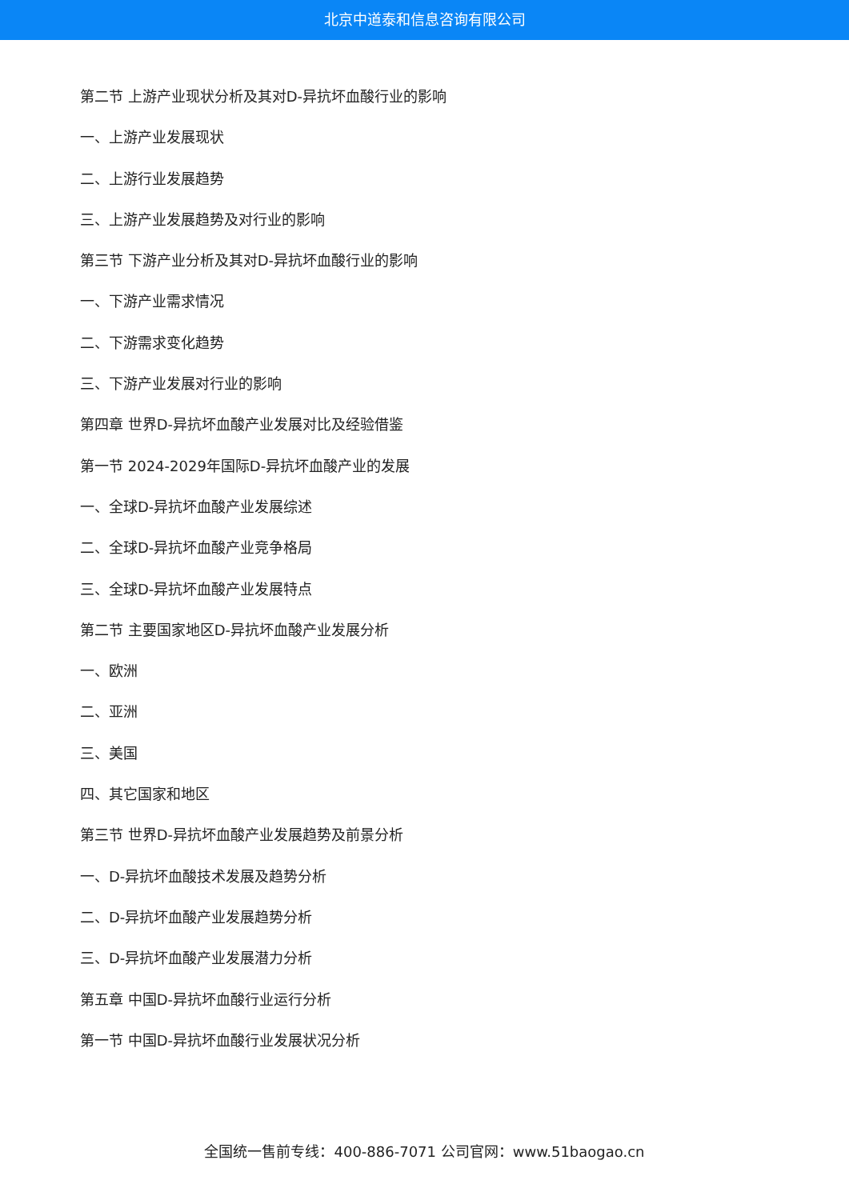北京中道泰和信息咨询有限公司
第二节 上游产业现状分析及其对D-异抗坏血酸行业的影响
一、上游产业发展现状
二、上游行业发展趋势
三、上游产业发展趋势及对行业的影响
第三节 下游产业分析及其对D-异抗坏血酸行业的影响
一、下游产业需求情况
二、下游需求变化趋势
三、下游产业发展对行业的影响
第四章 世界D-异抗坏血酸产业发展对比及经验借鉴
第一节 2024-2029年国际D-异抗坏血酸产业的发展
一、全球D-异抗坏血酸产业发展综述
二、全球D-异抗坏血酸产业竞争格局
三、全球D-异抗坏血酸产业发展特点
第二节 主要国家地区D-异抗坏血酸产业发展分析
一、欧洲
二、亚洲
三、美国
四、其它国家和地区
第三节 世界D-异抗坏血酸产业发展趋势及前景分析
一、D-异抗坏血酸技术发展及趋势分析
二、D-异抗坏血酸产业发展趋势分析
三、D-异抗坏血酸产业发展潜力分析
第五章 中国D-异抗坏血酸行业运行分析
第一节 中国D-异抗坏血酸行业发展状况分析
全国统一售前专线：400-886-7071 公司官网：www.51baogao.cn